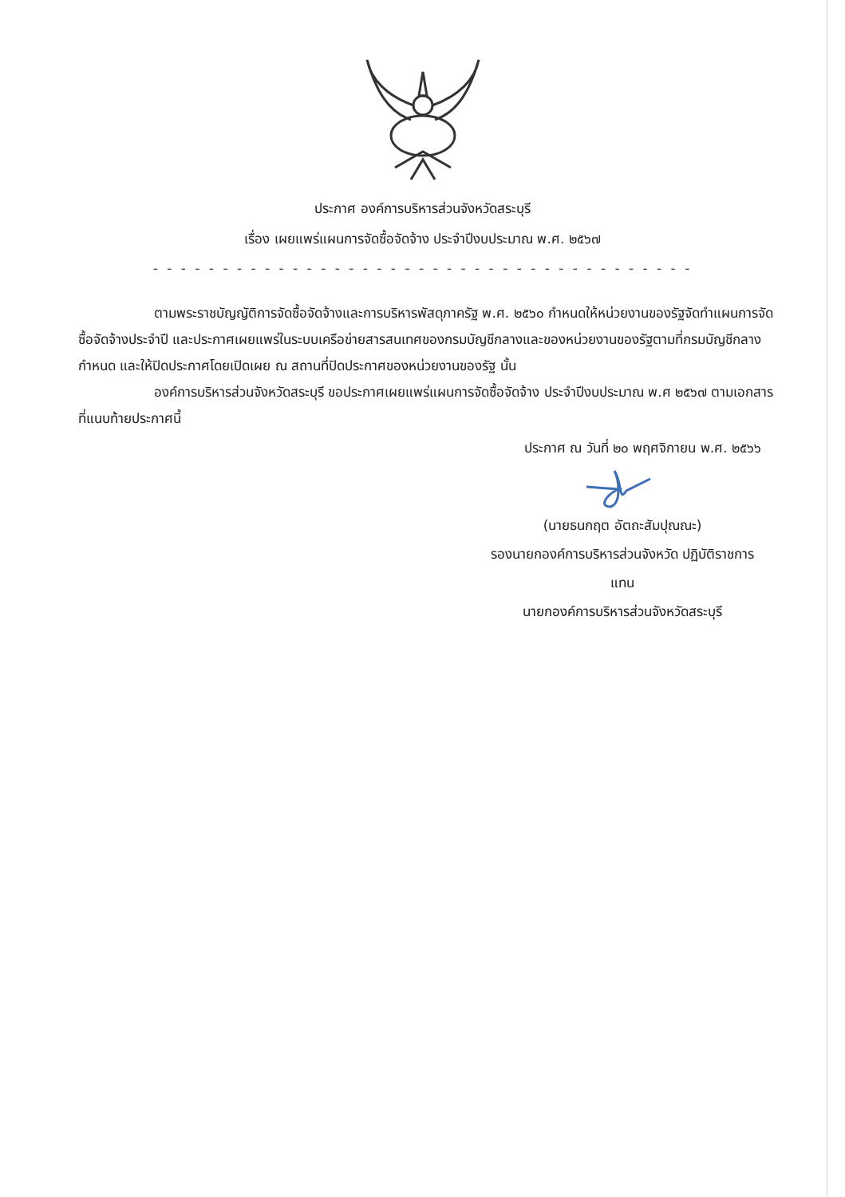ประกาศ องค์การบริหารส่วนจังหวัดสระบุรี
เรื่อง เผยแพร่แผนการจัดซื้อจัดจ้าง ประจำปีงบประมาณ พ.ศ. ๒๕๖๗
- - - - - - - - - - - - - - - - - - - - - - - - - - - - - - - - - - - - - - -
ตามพระราชบัญญัติการจัดซื้อจัดจ้างและการบริหารพัสดุภาครัฐ พ.ศ. ๒๕๖๐ กำหนดให้หน่วยงานของรัฐจัดทำแผนการจัดซื้อจัดจ้างประจำปี และประกาศเผยแพร่ในระบบเครือข่ายสารสนเทศของกรมบัญชีกลางและของหน่วยงานของรัฐตามที่กรมบัญชีกลางกำหนด และให้ปิดประกาศโดยเปิดเผย ณ สถานที่ปิดประกาศของหน่วยงานของรัฐ นั้น
องค์การบริหารส่วนจังหวัดสระบุรี ขอประกาศเผยแพร่แผนการจัดซื้อจัดจ้าง ประจำปีงบประมาณ พ.ศ ๒๕๖๗ ตามเอกสารที่แนบท้ายประกาศนี้
ประกาศ ณ วันที่ ๒๐ พฤศจิกายน พ.ศ. ๒๕๖๖
(นายธนกฤต อัตถะสัมปุณณะ)
รองนายกองค์การบริหารส่วนจังหวัด ปฏิบัติราชการ
แทน
นายกองค์การบริหารส่วนจังหวัดสระบุรี